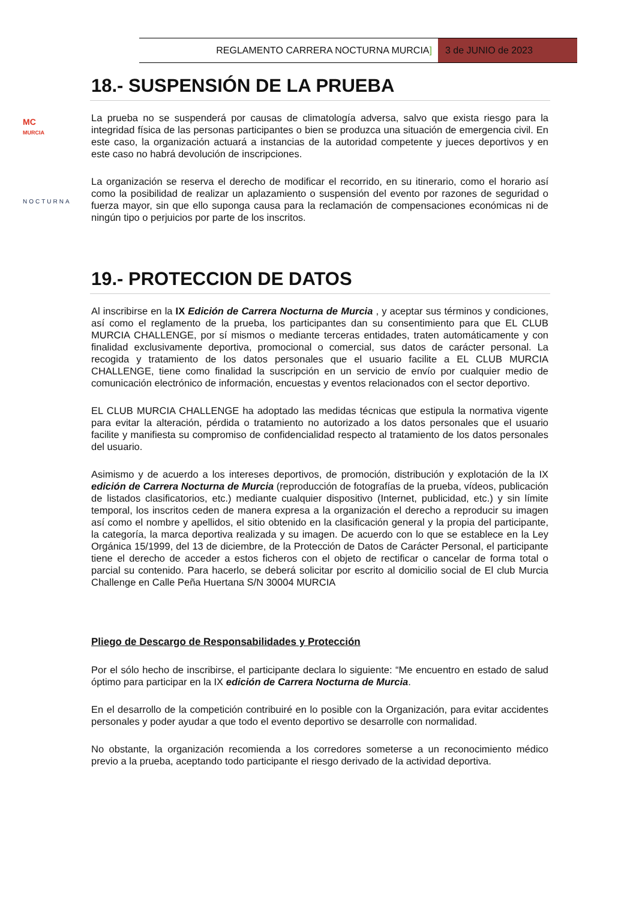REGLAMENTO CARRERA NOCTURNA MURCIA]
3 de JUNIO de 2023
MC
MURCIA
NOCTURNA
18.- SUSPENSIÓN DE LA PRUEBA
La prueba no se suspenderá por causas de climatología adversa, salvo que exista riesgo para la integridad física de las personas participantes o bien se produzca una situación de emergencia civil. En este caso, la organización actuará a instancias de la autoridad competente y jueces deportivos y en este caso no habrá devolución de inscripciones.
La organización se reserva el derecho de modificar el recorrido, en su itinerario, como el horario así como la posibilidad de realizar un aplazamiento o suspensión del evento por razones de seguridad o fuerza mayor, sin que ello suponga causa para la reclamación de compensaciones económicas ni de ningún tipo o perjuicios por parte de los inscritos.
19.- PROTECCION DE DATOS
Al inscribirse en la IX Edición de Carrera Nocturna de Murcia , y aceptar sus términos y condiciones, así como el reglamento de la prueba, los participantes dan su consentimiento para que EL CLUB MURCIA CHALLENGE, por sí mismos o mediante terceras entidades, traten automáticamente y con finalidad exclusivamente deportiva, promocional o comercial, sus datos de carácter personal. La recogida y tratamiento de los datos personales que el usuario facilite a EL CLUB MURCIA CHALLENGE, tiene como finalidad la suscripción en un servicio de envío por cualquier medio de comunicación electrónico de información, encuestas y eventos relacionados con el sector deportivo.
EL CLUB MURCIA CHALLENGE ha adoptado las medidas técnicas que estipula la normativa vigente para evitar la alteración, pérdida o tratamiento no autorizado a los datos personales que el usuario facilite y manifiesta su compromiso de confidencialidad respecto al tratamiento de los datos personales del usuario.
Asimismo y de acuerdo a los intereses deportivos, de promoción, distribución y explotación de la IX edición de Carrera Nocturna de Murcia (reproducción de fotografías de la prueba, vídeos, publicación de listados clasificatorios, etc.) mediante cualquier dispositivo (Internet, publicidad, etc.) y sin límite temporal, los inscritos ceden de manera expresa a la organización el derecho a reproducir su imagen así como el nombre y apellidos, el sitio obtenido en la clasificación general y la propia del participante, la categoría, la marca deportiva realizada y su imagen. De acuerdo con lo que se establece en la Ley Orgánica 15/1999, del 13 de diciembre, de la Protección de Datos de Carácter Personal, el participante tiene el derecho de acceder a estos ficheros con el objeto de rectificar o cancelar de forma total o parcial su contenido. Para hacerlo, se deberá solicitar por escrito al domicilio social de El club Murcia Challenge en Calle Peña Huertana S/N 30004 MURCIA
Pliego de Descargo de Responsabilidades y Protección
Por el sólo hecho de inscribirse, el participante declara lo siguiente: “Me encuentro en estado de salud óptimo para participar en la IX edición de Carrera Nocturna de Murcia.
En el desarrollo de la competición contribuiré en lo posible con la Organización, para evitar accidentes personales y poder ayudar a que todo el evento deportivo se desarrolle con normalidad.
No obstante, la organización recomienda a los corredores someterse a un reconocimiento médico previo a la prueba, aceptando todo participante el riesgo derivado de la actividad deportiva.